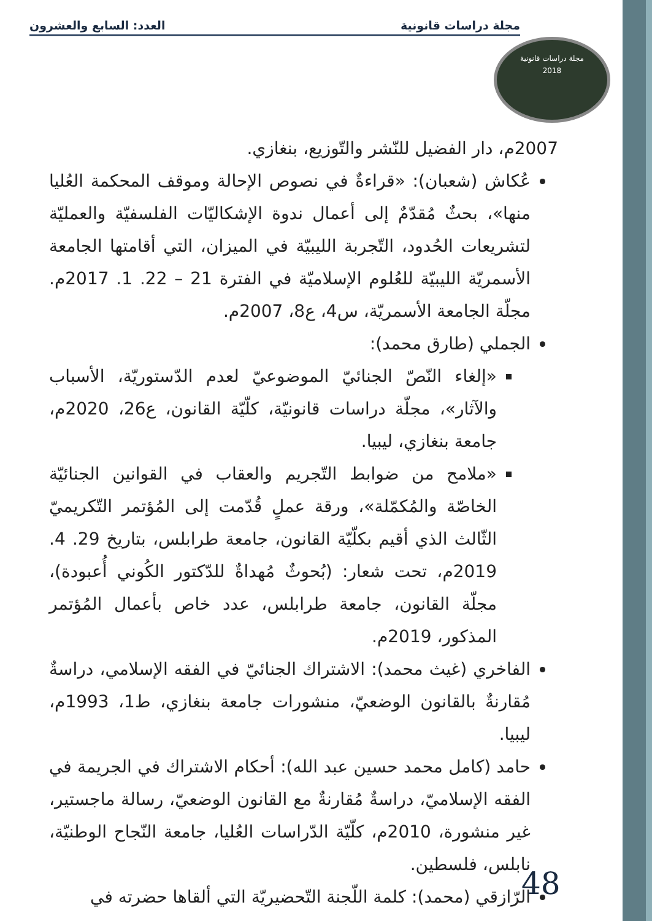مجلة دراسات قانونية العدد: السابع والعشرون
مجلة دراسات قانونية
2018
2007م، دار الفضيل للنّشر والتّوزيع، بنغازي.
عُكاش (شعبان): «قراءةٌ في نصوص الإحالة وموقف المحكمة العُليا منها»، بحثٌ مُقدّمٌ إلى أعمال ندوة الإشكاليّات الفلسفيّة والعمليّة لتشريعات الحُدود، التّجربة الليبيّة في الميزان، التي أقامتها الجامعة الأسمريّة الليبيّة للعُلوم الإسلاميّة في الفترة 21 – 22. 1. 2017م. مجلّة الجامعة الأسمريّة، س4، ع8، 2007م.
الجملي (طارق محمد):
«إلغاء النّصّ الجنائيّ الموضوعيّ لعدم الدّستوريّة، الأسباب والآثار»، مجلّة دراسات قانونيّة، كلّيّة القانون، ع26، 2020م، جامعة بنغازي، ليبيا.
«ملامح من ضوابط التّجريم والعقاب في القوانين الجنائيّة الخاصّة والمُكمّلة»، ورقة عملٍ قُدّمت إلى المُؤتمر التّكريميّ الثّالث الذي أقيم بكلّيّة القانون، جامعة طرابلس، بتاريخ 29. 4. 2019م، تحت شعار: (بُحوثٌ مُهداةٌ للدّكتور الكُوني أُعبودة)، مجلّة القانون، جامعة طرابلس، عدد خاص بأعمال المُؤتمر المذكور، 2019م.
الفاخري (غيث محمد): الاشتراك الجنائيّ في الفقه الإسلامي، دراسةٌ مُقارنةٌ بالقانون الوضعيّ، منشورات جامعة بنغازي، ط1، 1993م، ليبيا.
حامد (كامل محمد حسين عبد الله): أحكام الاشتراك في الجريمة في الفقه الإسلاميّ، دراسةٌ مُقارنةٌ مع القانون الوضعيّ، رسالة ماجستير، غير منشورة، 2010م، كلّيّة الدّراسات العُليا، جامعة النّجاح الوطنيّة، نابلس، فلسطين.
الرّازقي (محمد): كلمة اللّجنة التّحضيريّة التي ألقاها حضرته في
48